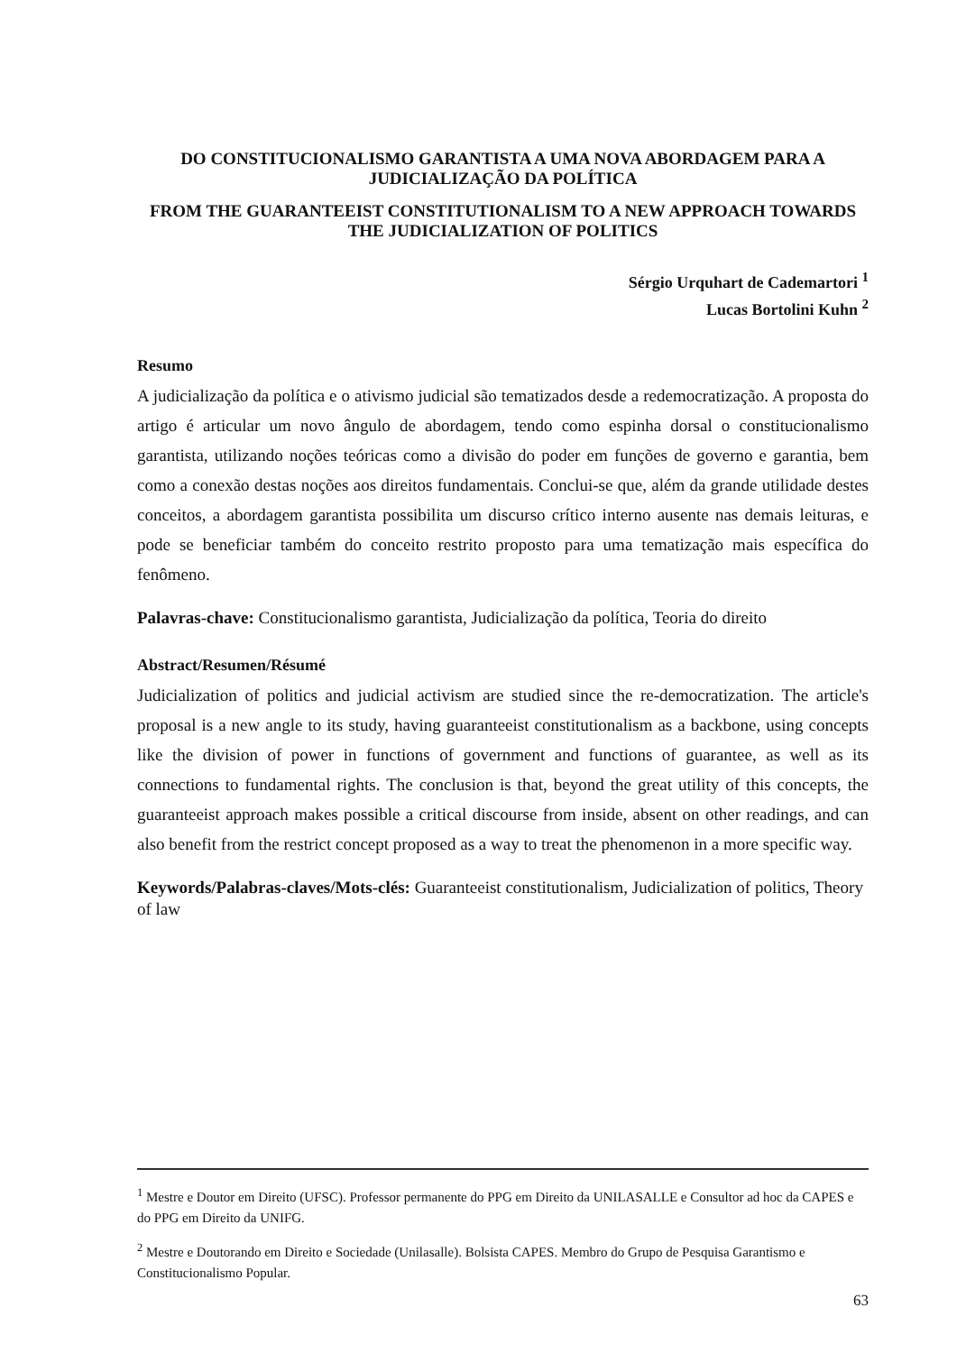DO CONSTITUCIONALISMO GARANTISTA A UMA NOVA ABORDAGEM PARA A JUDICIALIZAÇÃO DA POLÍTICA
FROM THE GUARANTEEIST CONSTITUTIONALISM TO A NEW APPROACH TOWARDS THE JUDICIALIZATION OF POLITICS
Sérgio Urquhart de Cademartori <sup>1</sup>
Lucas Bortolini Kuhn <sup>2</sup>
Resumo
A judicialização da política e o ativismo judicial são tematizados desde a redemocratização. A proposta do artigo é articular um novo ângulo de abordagem, tendo como espinha dorsal o constitucionalismo garantista, utilizando noções teóricas como a divisão do poder em funções de governo e garantia, bem como a conexão destas noções aos direitos fundamentais. Conclui-se que, além da grande utilidade destes conceitos, a abordagem garantista possibilita um discurso crítico interno ausente nas demais leituras, e pode se beneficiar também do conceito restrito proposto para uma tematização mais específica do fenômeno.
Palavras-chave: Constitucionalismo garantista, Judicialização da política, Teoria do direito
Abstract/Resumen/Résumé
Judicialization of politics and judicial activism are studied since the re-democratization. The article's proposal is a new angle to its study, having guaranteeist constitutionalism as a backbone, using concepts like the division of power in functions of government and functions of guarantee, as well as its connections to fundamental rights. The conclusion is that, beyond the great utility of this concepts, the guaranteeist approach makes possible a critical discourse from inside, absent on other readings, and can also benefit from the restrict concept proposed as a way to treat the phenomenon in a more specific way.
Keywords/Palabras-claves/Mots-clés: Guaranteeist constitutionalism, Judicialization of politics, Theory of law
<sup>1</sup> Mestre e Doutor em Direito (UFSC). Professor permanente do PPG em Direito da UNILASALLE e Consultor ad hoc da CAPES e do PPG em Direito da UNIFG.
<sup>2</sup> Mestre e Doutorando em Direito e Sociedade (Unilasalle). Bolsista CAPES. Membro do Grupo de Pesquisa Garantismo e Constitucionalismo Popular.
63